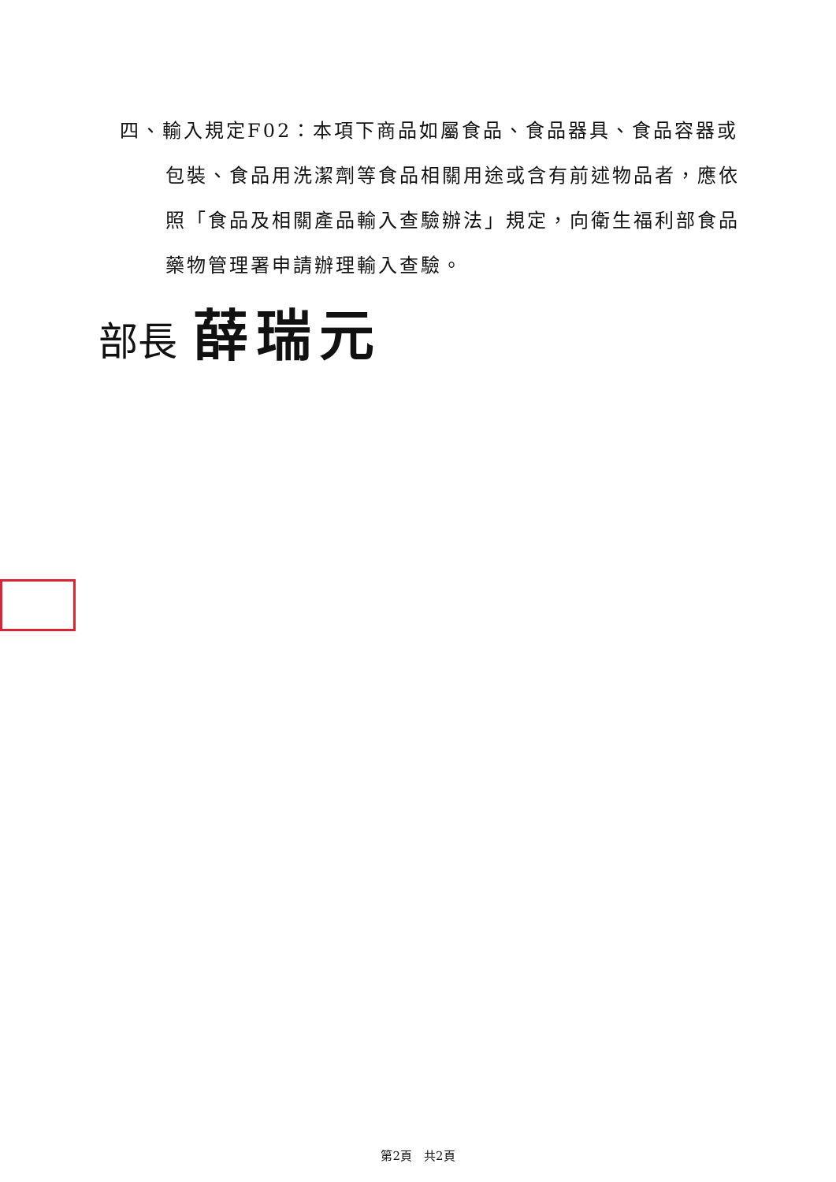四、輸入規定F02：本項下商品如屬食品、食品器具、食品容器或包裝、食品用洗潔劑等食品相關用途或含有前述物品者，應依照「食品及相關產品輸入查驗辦法」規定，向衛生福利部食品藥物管理署申請辦理輸入查驗。
部長 薛瑞元
第2頁　共2頁